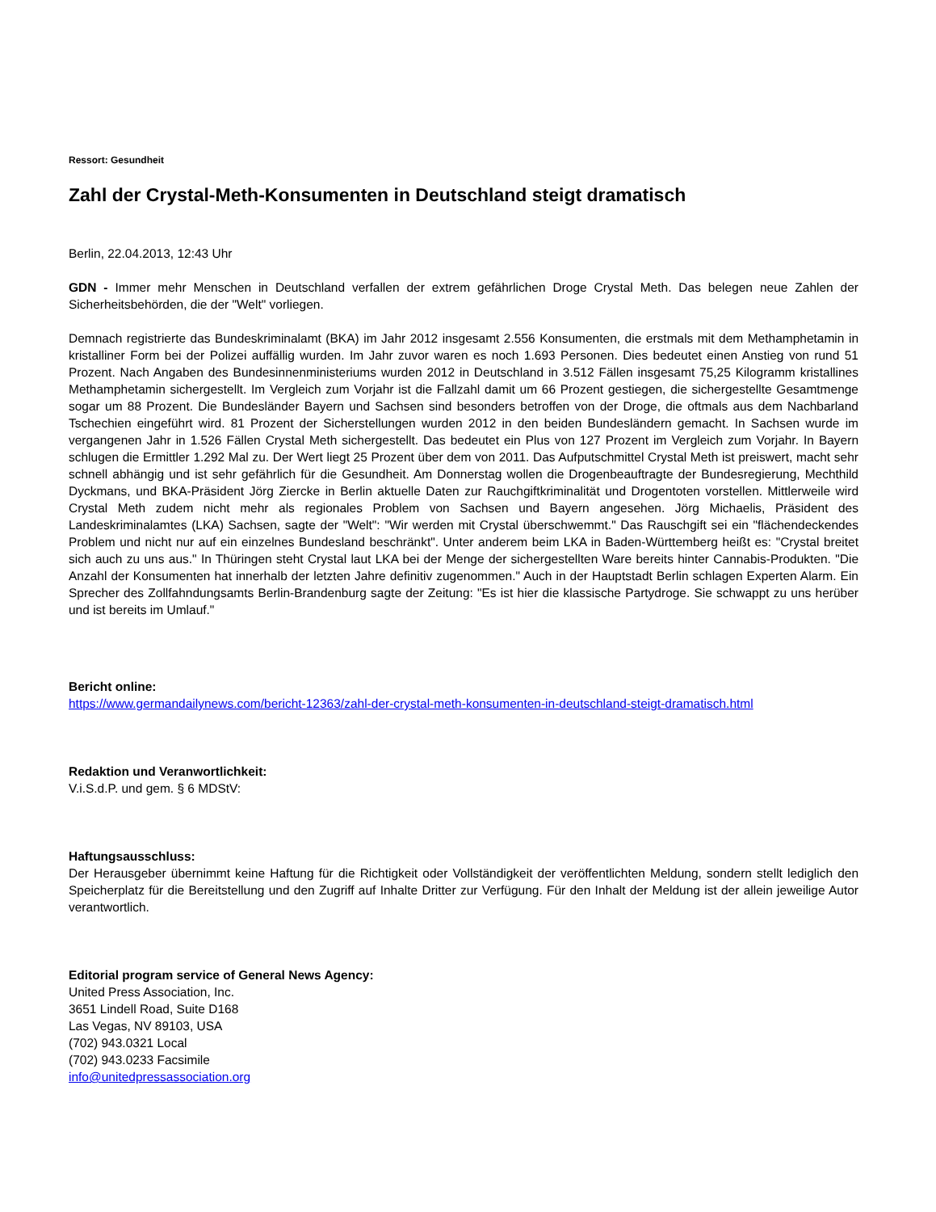Ressort: Gesundheit
Zahl der Crystal-Meth-Konsumenten in Deutschland steigt dramatisch
Berlin, 22.04.2013, 12:43 Uhr
GDN - Immer mehr Menschen in Deutschland verfallen der extrem gefährlichen Droge Crystal Meth. Das belegen neue Zahlen der Sicherheitsbehörden, die der "Welt" vorliegen.
Demnach registrierte das Bundeskriminalamt (BKA) im Jahr 2012 insgesamt 2.556 Konsumenten, die erstmals mit dem Methamphetamin in kristalliner Form bei der Polizei auffällig wurden. Im Jahr zuvor waren es noch 1.693 Personen. Dies bedeutet einen Anstieg von rund 51 Prozent. Nach Angaben des Bundesinnenministeriums wurden 2012 in Deutschland in 3.512 Fällen insgesamt 75,25 Kilogramm kristallines Methamphetamin sichergestellt. Im Vergleich zum Vorjahr ist die Fallzahl damit um 66 Prozent gestiegen, die sichergestellte Gesamtmenge sogar um 88 Prozent. Die Bundesländer Bayern und Sachsen sind besonders betroffen von der Droge, die oftmals aus dem Nachbarland Tschechien eingeführt wird. 81 Prozent der Sicherstellungen wurden 2012 in den beiden Bundesländern gemacht. In Sachsen wurde im vergangenen Jahr in 1.526 Fällen Crystal Meth sichergestellt. Das bedeutet ein Plus von 127 Prozent im Vergleich zum Vorjahr. In Bayern schlugen die Ermittler 1.292 Mal zu. Der Wert liegt 25 Prozent über dem von 2011. Das Aufputschmittel Crystal Meth ist preiswert, macht sehr schnell abhängig und ist sehr gefährlich für die Gesundheit. Am Donnerstag wollen die Drogenbeauftragte der Bundesregierung, Mechthild Dyckmans, und BKA-Präsident Jörg Ziercke in Berlin aktuelle Daten zur Rauchgiftkriminalität und Drogentoten vorstellen. Mittlerweile wird Crystal Meth zudem nicht mehr als regionales Problem von Sachsen und Bayern angesehen. Jörg Michaelis, Präsident des Landeskriminalamtes (LKA) Sachsen, sagte der "Welt": "Wir werden mit Crystal überschwemmt." Das Rauschgift sei ein "flächendeckendes Problem und nicht nur auf ein einzelnes Bundesland beschränkt". Unter anderem beim LKA in Baden-Württemberg heißt es: "Crystal breitet sich auch zu uns aus." In Thüringen steht Crystal laut LKA bei der Menge der sichergestellten Ware bereits hinter Cannabis-Produkten. "Die Anzahl der Konsumenten hat innerhalb der letzten Jahre definitiv zugenommen." Auch in der Hauptstadt Berlin schlagen Experten Alarm. Ein Sprecher des Zollfahndungsamts Berlin-Brandenburg sagte der Zeitung: "Es ist hier die klassische Partydroge. Sie schwappt zu uns herüber und ist bereits im Umlauf."
Bericht online:
https://www.germandailynews.com/bericht-12363/zahl-der-crystal-meth-konsumenten-in-deutschland-steigt-dramatisch.html
Redaktion und Veranwortlichkeit:
V.i.S.d.P. und gem. § 6 MDStV:
Haftungsausschluss:
Der Herausgeber übernimmt keine Haftung für die Richtigkeit oder Vollständigkeit der veröffentlichten Meldung, sondern stellt lediglich den Speicherplatz für die Bereitstellung und den Zugriff auf Inhalte Dritter zur Verfügung. Für den Inhalt der Meldung ist der allein jeweilige Autor verantwortlich.
Editorial program service of General News Agency:
United Press Association, Inc.
3651 Lindell Road, Suite D168
Las Vegas, NV 89103, USA
(702) 943.0321 Local
(702) 943.0233 Facsimile
info@unitedpressassociation.org